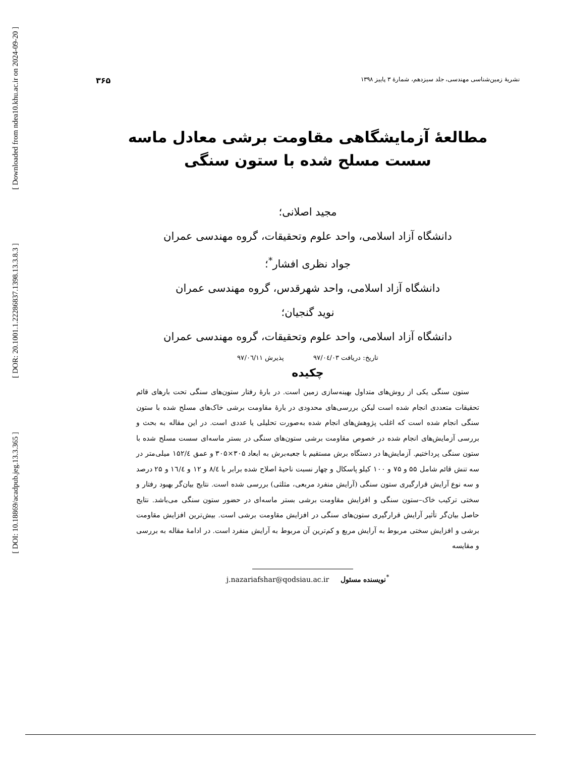[ Downloaded from ndea10.khu.ac.ir on 2024-09-20 ]
[ DOR: 20.1001.1.22286837.1398.13.3.8.3 ]
[ DOI: 10.18869/acadpub.jeg.13.3.365 ]
نشریهٔ زمین‌شناسی مهندسی، جلد سیزدهم، شمارهٔ ۳ پاییز ۱۳۹۸ ۳۶۵
مطالعهٔ آزمایشگاهی مقاومت برشی معادل ماسه
سست مسلح شده با ستون سنگی
مجید اصلانی؛
دانشگاه آزاد اسلامی، واحد علوم وتحقیقات، گروه مهندسی عمران
جواد نظری افشار<sup>*</sup>؛
دانشگاه آزاد اسلامی، واحد شهرقدس، گروه مهندسی عمران
نوید گنجیان؛
دانشگاه آزاد اسلامی، واحد علوم وتحقیقات، گروه مهندسی عمران
تاریخ: دریافت ۹۷/۰٤/۰۳ پذیرش ۹۷/۰٦/۱۱
چکیده
ستون سنگی یکی از روش‌های متداول بهینه‌سازی زمین است. در بارهٔ رفتار ستون‌های سنگی تحت بارهای قائم تحقیقات متعددی انجام شده است لیکن بررسی‌های محدودی در بارهٔ مقاومت برشی خاک‌های مسلح شده با ستون سنگی انجام شده است که اغلب پژوهش‌های انجام شده به‌صورت تحلیلی یا عددی است. در این مقاله به بحث و بررسی آزمایش‌های انجام شده در خصوص مقاومت برشی ستون‌های سنگی در بستر ماسه‌ای سست مسلح شده با ستون سنگی پرداختیم. آزمایش‌ها در دستگاه برش مستقیم با جعبه‌برش به ابعاد ۳۰۵×۳۰۵ و عمق ۱۵۲/٤ میلی‌متر در سه تنش قائم شامل ۵۵ و ۷۵ و ۱۰۰ کیلو پاسکال و چهار نسبت ناحیهٔ اصلاح شده برابر با ۸/٤ و ۱۲ و ۱٦/٤ و ۲۵ درصد و سه نوع آرایش قرارگیری ستون سنگی (آرایش منفرد مربعی، مثلثی) بررسی شده است. نتایج بیان‌گر بهبود رفتار و سختی ترکیب خاک–ستون سنگی و افزایش مقاومت برشی بستر ماسه‌ای در حضور ستون سنگی می‌باشد. نتایج حاصل بیان‌گر تأثیر آرایش قرارگیری ستون‌های سنگی در افزایش مقاومت برشی است. بیش‌ترین افزایش مقاومت برشی و افزایش سختی مربوط به آرایش مربع و کم‌ترین آن مربوط به آرایش منفرد است. در ادامهٔ مقاله به بررسی و مقایسه
<sup>*</sup> نویسنده مسئول j.nazariafshar@qodsiau.ac.ir